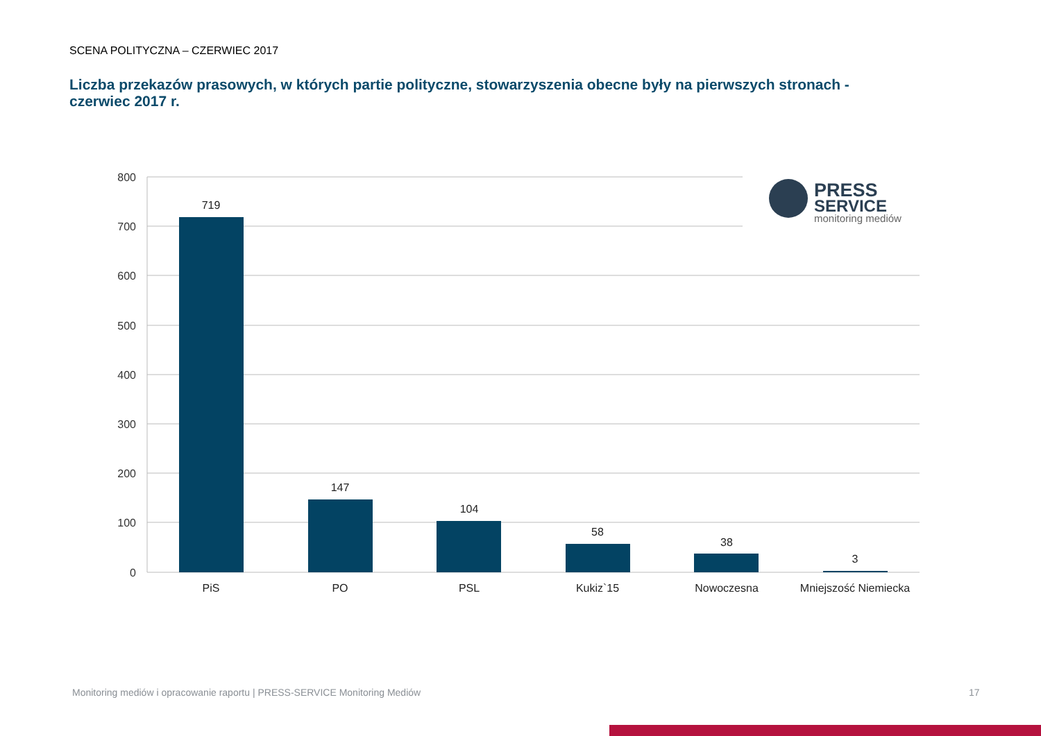SCENA POLITYCZNA – CZERWIEC 2017
Liczba przekazów prasowych, w których partie polityczne, stowarzyszenia obecne były na pierwszych stronach - czerwiec 2017 r.
800
700
600
500
400
300
200
100
0
719
147
104
58
38
3
PiS
PO
PSL
Kukiz`15
Nowoczesna
Mniejszość Niemiecka
PRESS
SERVICE
monitoring mediów
Monitoring mediów i opracowanie raportu | PRESS-SERVICE Monitoring Mediów
17